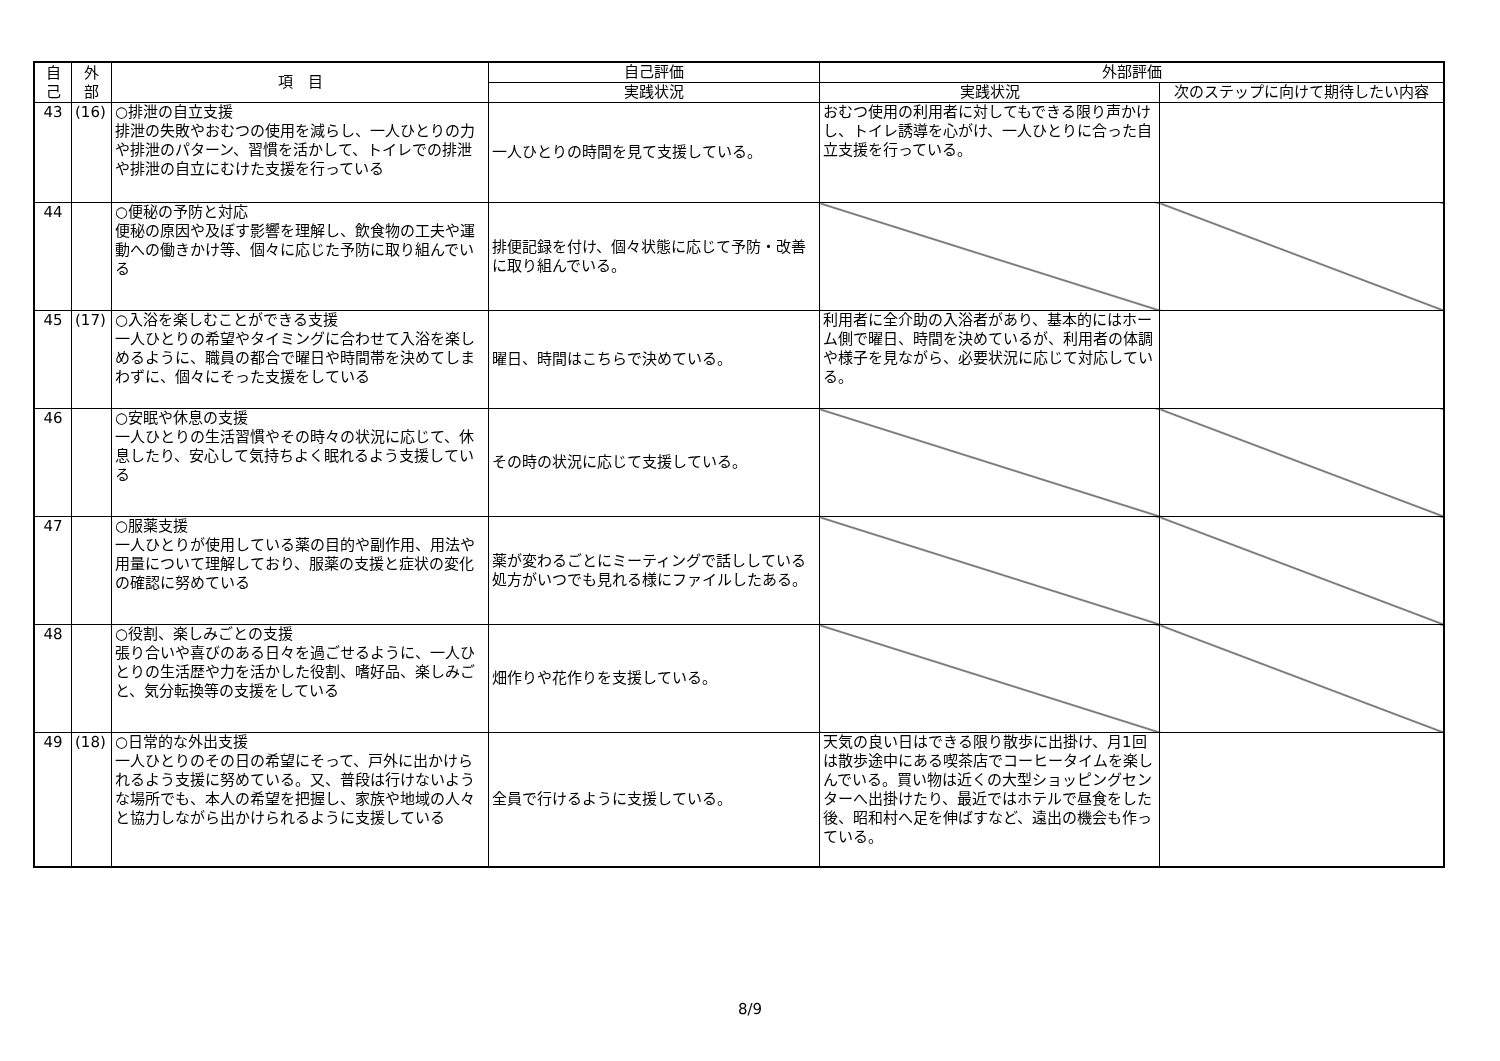| 自 己 | 外 部 | 項 目 | 自己評価 | 外部評価 | |
| --- | --- | --- | --- | --- | --- |
| | | | 実践状況 | 実践状況 | 次のステップに向けて期待したい内容 |
| 43 | (16) | ○排泄の自立支援 排泄の失敗やおむつの使用を減らし、一人ひとりの力や排泄のパターン、習慣を活かして、トイレでの排泄や排泄の自立にむけた支援を行っている | 一人ひとりの時間を見て支援している。 | おむつ使用の利用者に対してもできる限り声かけし、トイレ誘導を心がけ、一人ひとりに合った自立支援を行っている。 | |
| 44 | | ○便秘の予防と対応 便秘の原因や及ぼす影響を理解し、飲食物の工夫や運動への働きかけ等、個々に応じた予防に取り組んでいる | 排便記録を付け、個々状態に応じて予防・改善に取り組んでいる。 | | |
| 45 | (17) | ○入浴を楽しむことができる支援 一人ひとりの希望やタイミングに合わせて入浴を楽しめるように、職員の都合で曜日や時間帯を決めてしまわずに、個々にそった支援をしている | 曜日、時間はこちらで決めている。 | 利用者に全介助の入浴者があり、基本的にはホーム側で曜日、時間を決めているが、利用者の体調や様子を見ながら、必要状況に応じて対応している。 | |
| 46 | | ○安眠や休息の支援 一人ひとりの生活習慣やその時々の状況に応じて、休息したり、安心して気持ちよく眠れるよう支援している | その時の状況に応じて支援している。 | | |
| 47 | | ○服薬支援 一人ひとりが使用している薬の目的や副作用、用法や用量について理解しており、服薬の支援と症状の変化の確認に努めている | 薬が変わるごとにミーティングで話ししている処方がいつでも見れる様にファイルしたある。 | | |
| 48 | | ○役割、楽しみごとの支援 張り合いや喜びのある日々を過ごせるように、一人ひとりの生活歴や力を活かした役割、嗜好品、楽しみごと、気分転換等の支援をしている | 畑作りや花作りを支援している。 | | |
| 49 | (18) | ○日常的な外出支援 一人ひとりのその日の希望にそって、戸外に出かけられるよう支援に努めている。又、普段は行けないような場所でも、本人の希望を把握し、家族や地域の人々と協力しながら出かけられるように支援している | 全員で行けるように支援している。 | 天気の良い日はできる限り散歩に出掛け、月1回は散歩途中にある喫茶店でコーヒータイムを楽しんでいる。買い物は近くの大型ショッピングセンターへ出掛けたり、最近ではホテルで昼食をした後、昭和村へ足を伸ばすなど、遠出の機会も作っている。 | |
8/9